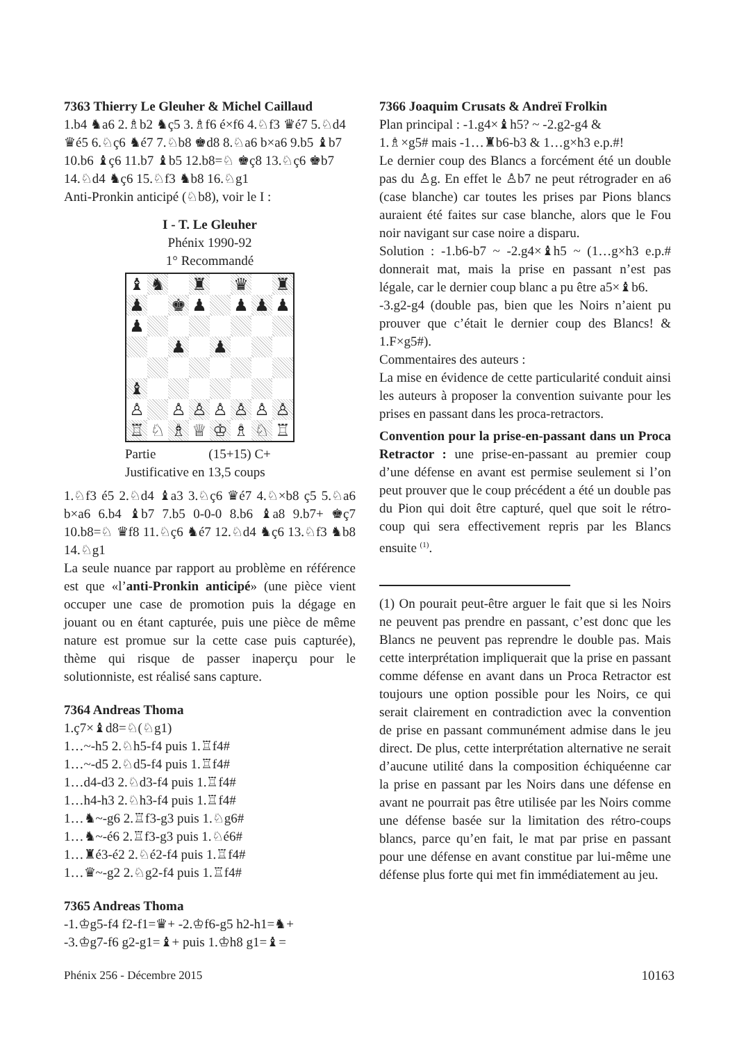7363 Thierry Le Gleuher & Michel Caillaud
1.b4 ♞a6 2.♗b2 ♞ç5 3.♗f6 é×f6 4.♘f3 ♛é7 5.♘d4 ♛é5 6.♘ç6 ♞é7 7.♘b8 ♚d8 8.♘a6 b×a6 9.b5 ♝b7 10.b6 ♝ç6 11.b7 ♝b5 12.b8=♘ ♚ç8 13.♘ç6 ♚b7 14.♘d4 ♞ç6 15.♘f3 ♞b8 16.♘g1
Anti-Pronkin anticipé (♘b8), voir le I :
I - T. Le Gleuher
Phénix 1990-92
1° Recommandé
♝ ♞ ♜ ♛ ♜ ♟ ♚ ♟ ♟ ♟ ♟ ♟ ♟ ♟ ♝ ♙ ♙ ♙ ♙ ♙ ♙ ♙ ♖ ♘ ♗ ♕ ♔ ♗ ♘ ♖
Partie (15+15) C+
Justificative en 13,5 coups
1.♘f3 é5 2.♘d4 ♝a3 3.♘ç6 ♛é7 4.♘×b8 ç5 5.♘a6 b×a6 6.b4 ♝b7 7.b5 0-0-0 8.b6 ♝a8 9.b7+ ♚ç7 10.b8=♘ ♛f8 11.♘ç6 ♞é7 12.♘d4 ♞ç6 13.♘f3 ♞b8 14.♘g1
La seule nuance par rapport au problème en référence est que «l’anti-Pronkin anticipé» (une pièce vient occuper une case de promotion puis la dégage en jouant ou en étant capturée, puis une pièce de même nature est promue sur la cette case puis capturée), thème qui risque de passer inaperçu pour le solutionniste, est réalisé sans capture.
7364 Andreas Thoma
1.ç7×♝d8=♘(♘g1)
1…~-h5 2.♘h5-f4 puis 1.♖f4#
1…~-d5 2.♘d5-f4 puis 1.♖f4#
1…d4-d3 2.♘d3-f4 puis 1.♖f4#
1…h4-h3 2.♘h3-f4 puis 1.♖f4#
1…♞~-g6 2.♖f3-g3 puis 1.♘g6#
1…♞~-é6 2.♖f3-g3 puis 1.♘é6#
1…♜é3-é2 2.♘é2-f4 puis 1.♖f4#
1…♛~-g2 2.♘g2-f4 puis 1.♖f4#
7365 Andreas Thoma
-1.♔g5-f4 f2-f1=♛+ -2.♔f6-g5 h2-h1=♞+
-3.♔g7-f6 g2-g1=♝+ puis 1.♔h8 g1=♝=
7366 Joaquim Crusats & Andreï Frolkin
Plan principal : -1.g4×♝h5? ~ -2.g2-g4 &
1.♗×g5# mais -1…♜b6-b3 & 1…g×h3 e.p.#!
Le dernier coup des Blancs a forcément été un double pas du ♙g. En effet le ♙b7 ne peut rétrograder en a6 (case blanche) car toutes les prises par Pions blancs auraient été faites sur case blanche, alors que le Fou noir navigant sur case noire a disparu.
Solution : -1.b6-b7 ~ -2.g4×♝h5 ~ (1…g×h3 e.p.# donnerait mat, mais la prise en passant n’est pas légale, car le dernier coup blanc a pu être a5×♝b6.
-3.g2-g4 (double pas, bien que les Noirs n’aient pu prouver que c’était le dernier coup des Blancs! & 1.F×g5#).
Commentaires des auteurs :
La mise en évidence de cette particularité conduit ainsi les auteurs à proposer la convention suivante pour les prises en passant dans les proca-retractors.
Convention pour la prise-en-passant dans un Proca Retractor : une prise-en-passant au premier coup d’une défense en avant est permise seulement si l’on peut prouver que le coup précédent a été un double pas du Pion qui doit être capturé, quel que soit le rétro-coup qui sera effectivement repris par les Blancs ensuite <sup>(1)</sup>.
(1) On pourait peut-être arguer le fait que si les Noirs ne peuvent pas prendre en passant, c’est donc que les Blancs ne peuvent pas reprendre le double pas. Mais cette interprétation impliquerait que la prise en passant comme défense en avant dans un Proca Retractor est toujours une option possible pour les Noirs, ce qui serait clairement en contradiction avec la convention de prise en passant communément admise dans le jeu direct. De plus, cette interprétation alternative ne serait d’aucune utilité dans la composition échiquéenne car la prise en passant par les Noirs dans une défense en avant ne pourrait pas être utilisée par les Noirs comme une défense basée sur la limitation des rétro-coups blancs, parce qu’en fait, le mat par prise en passant pour une défense en avant constitue par lui-même une défense plus forte qui met fin immédiatement au jeu.
Phénix 256 - Décembre 2015 10163